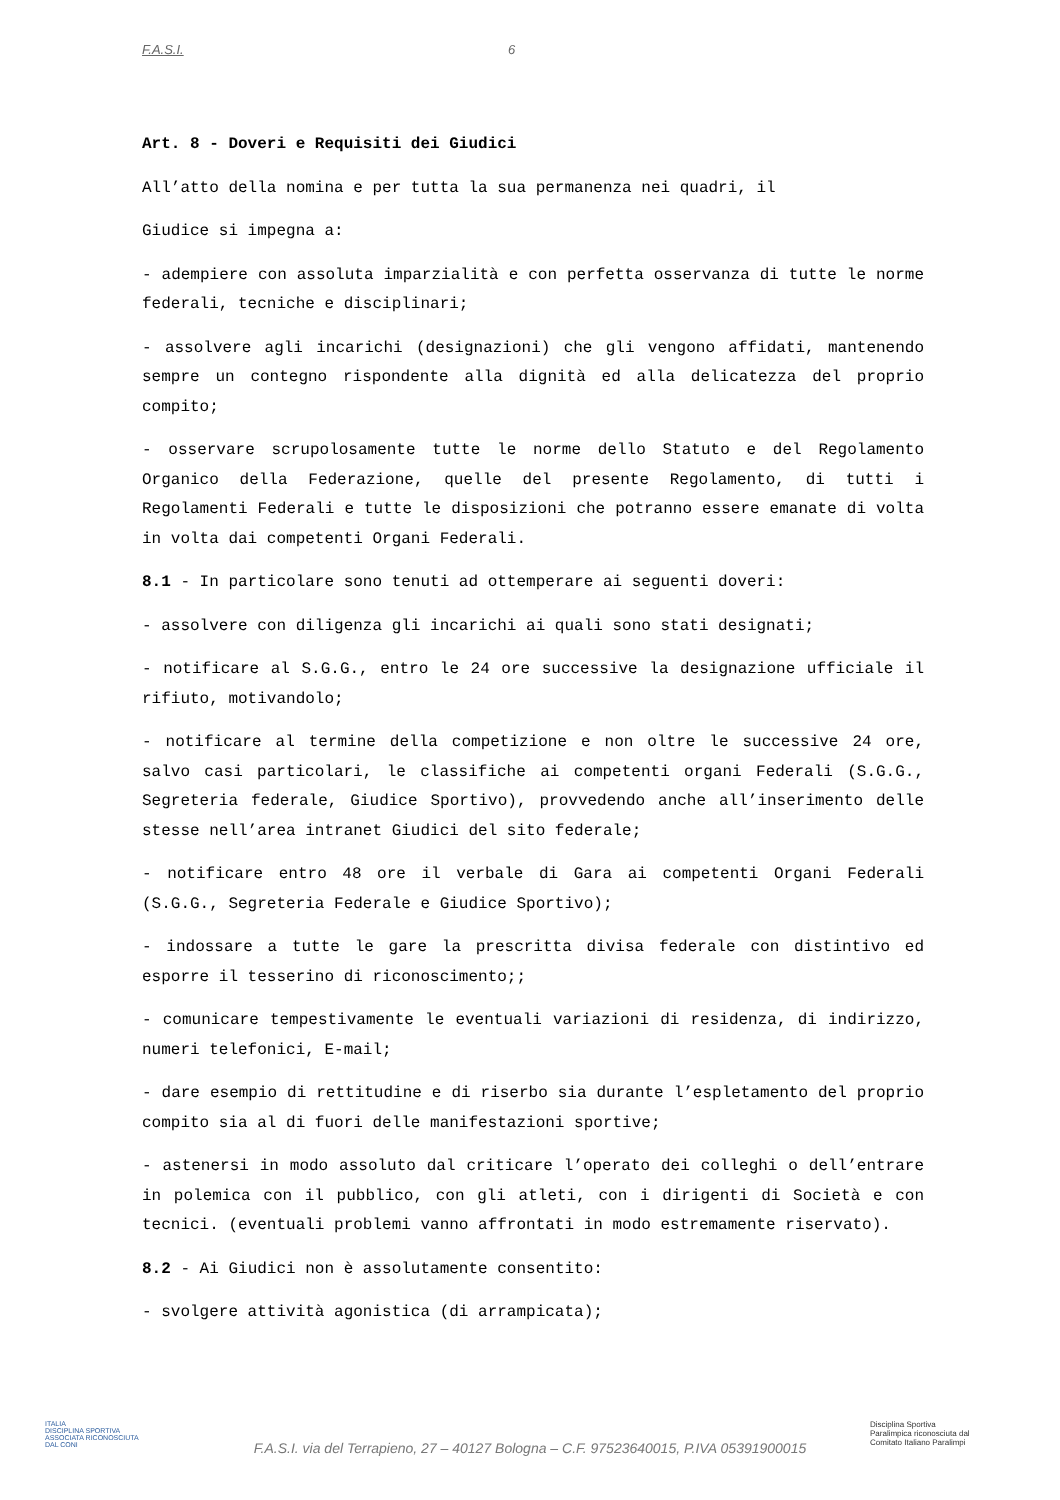F.A.S.I. 6
Art. 8 - Doveri e Requisiti dei Giudici
All’atto della nomina e per tutta la sua permanenza nei quadri, il
Giudice si impegna a:
- adempiere con assoluta imparzialità e con perfetta osservanza di tutte le norme federali, tecniche e disciplinari;
- assolvere agli incarichi (designazioni) che gli vengono affidati, mantenendo sempre un contegno rispondente alla dignità ed alla delicatezza del proprio compito;
- osservare scrupolosamente tutte le norme dello Statuto e del Regolamento Organico della Federazione, quelle del presente Regolamento, di tutti i Regolamenti Federali e tutte le disposizioni che potranno essere emanate di volta in volta dai competenti Organi Federali.
8.1 - In particolare sono tenuti ad ottemperare ai seguenti doveri:
- assolvere con diligenza gli incarichi ai quali sono stati designati;
- notificare al S.G.G., entro le 24 ore successive la designazione ufficiale il rifiuto, motivandolo;
- notificare al termine della competizione e non oltre le successive 24 ore, salvo casi particolari, le classifiche ai competenti organi Federali (S.G.G., Segreteria federale, Giudice Sportivo), provvedendo anche all’inserimento delle stesse nell’area intranet Giudici del sito federale;
- notificare entro 48 ore il verbale di Gara ai competenti Organi Federali (S.G.G., Segreteria Federale e Giudice Sportivo);
- indossare a tutte le gare la prescritta divisa federale con distintivo ed esporre il tesserino di riconoscimento;;
- comunicare tempestivamente le eventuali variazioni di residenza, di indirizzo, numeri telefonici, E-mail;
- dare esempio di rettitudine e di riserbo sia durante l’espletamento del proprio compito sia al di fuori delle manifestazioni sportive;
- astenersi in modo assoluto dal criticare l’operato dei colleghi o dell’entrare in polemica con il pubblico, con gli atleti, con i dirigenti di Società e con tecnici. (eventuali problemi vanno affrontati in modo estremamente riservato).
8.2 - Ai Giudici non è assolutamente consentito:
- svolgere attività agonistica (di arrampicata);
ITALIA
DISCIPLINA SPORTIVA
ASSOCIATA RICONOSCIUTA
DAL CONI
F.A.S.I. via del Terrapieno, 27 – 40127 Bologna – C.F. 97523640015, P.IVA 05391900015
Disciplina Sportiva
Paralimpica riconosciuta dal
Comitato Italiano Paralimpi